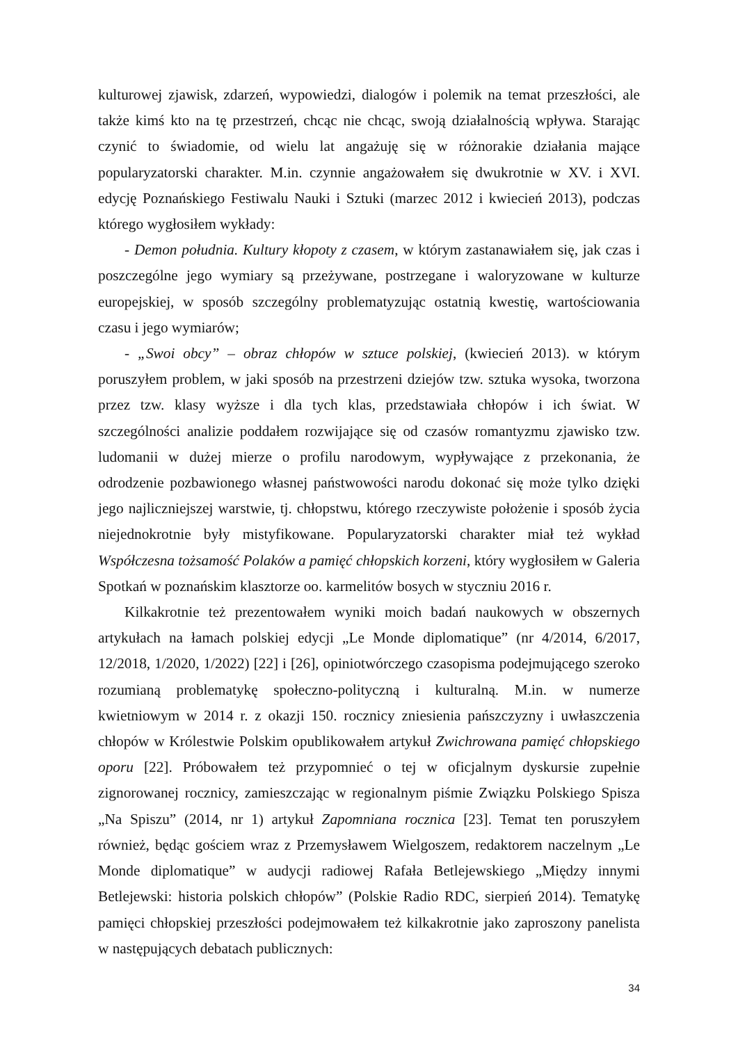kulturowej zjawisk, zdarzeń, wypowiedzi, dialogów i polemik na temat przeszłości, ale także kimś kto na tę przestrzeń, chcąc nie chcąc, swoją działalnością wpływa. Starając czynić to świadomie, od wielu lat angażuję się w różnorakie działania mające popularyzatorski charakter. M.in. czynnie angażowałem się dwukrotnie w XV. i XVI. edycję Poznańskiego Festiwalu Nauki i Sztuki (marzec 2012 i kwiecień 2013), podczas którego wygłosiłem wykłady:
- Demon południa. Kultury kłopoty z czasem, w którym zastanawiałem się, jak czas i poszczególne jego wymiary są przeżywane, postrzegane i waloryzowane w kulturze europejskiej, w sposób szczególny problematyzując ostatnią kwestię, wartościowania czasu i jego wymiarów;
- „Swoi obcy” – obraz chłopów w sztuce polskiej, (kwiecień 2013). w którym poruszyłem problem, w jaki sposób na przestrzeni dziejów tzw. sztuka wysoka, tworzona przez tzw. klasy wyższe i dla tych klas, przedstawiała chłopów i ich świat. W szczególności analizie poddałem rozwijające się od czasów romantyzmu zjawisko tzw. ludomanii w dużej mierze o profilu narodowym, wypływające z przekonania, że odrodzenie pozbawionego własnej państwowości narodu dokonać się może tylko dzięki jego najliczniejszej warstwie, tj. chłopstwu, którego rzeczywiste położenie i sposób życia niejednokrotnie były mistyfikowane. Popularyzatorski charakter miał też wykład Współczesna tożsamość Polaków a pamięć chłopskich korzeni, który wygłosiłem w Galeria Spotkań w poznańskim klasztorze oo. karmelitów bosych w styczniu 2016 r.
Kilkakrotnie też prezentowałem wyniki moich badań naukowych w obszernych artykułach na łamach polskiej edycji „Le Monde diplomatique” (nr 4/2014, 6/2017, 12/2018, 1/2020, 1/2022) [22] i [26], opiniotwórczego czasopisma podejmującego szeroko rozumianą problematykę społeczno-polityczną i kulturalną. M.in. w numerze kwietniowym w 2014 r. z okazji 150. rocznicy zniesienia pańszczyzny i uwłaszczenia chłopów w Królestwie Polskim opublikowałem artykuł Zwichrowana pamięć chłopskiego oporu [22]. Próbowałem też przypomnieć o tej w oficjalnym dyskursie zupełnie zignorowanej rocznicy, zamieszczając w regionalnym piśmie Związku Polskiego Spisza „Na Spiszu” (2014, nr 1) artykuł Zapomniana rocznica [23]. Temat ten poruszyłem również, będąc gościem wraz z Przemysławem Wielgoszem, redaktorem naczelnym „Le Monde diplomatique” w audycji radiowej Rafała Betlejewskiego „Między innymi Betlejewski: historia polskich chłopów” (Polskie Radio RDC, sierpień 2014). Tematykę pamięci chłopskiej przeszłości podejmowałem też kilkakrotnie jako zaproszony panelista w następujących debatach publicznych:
34